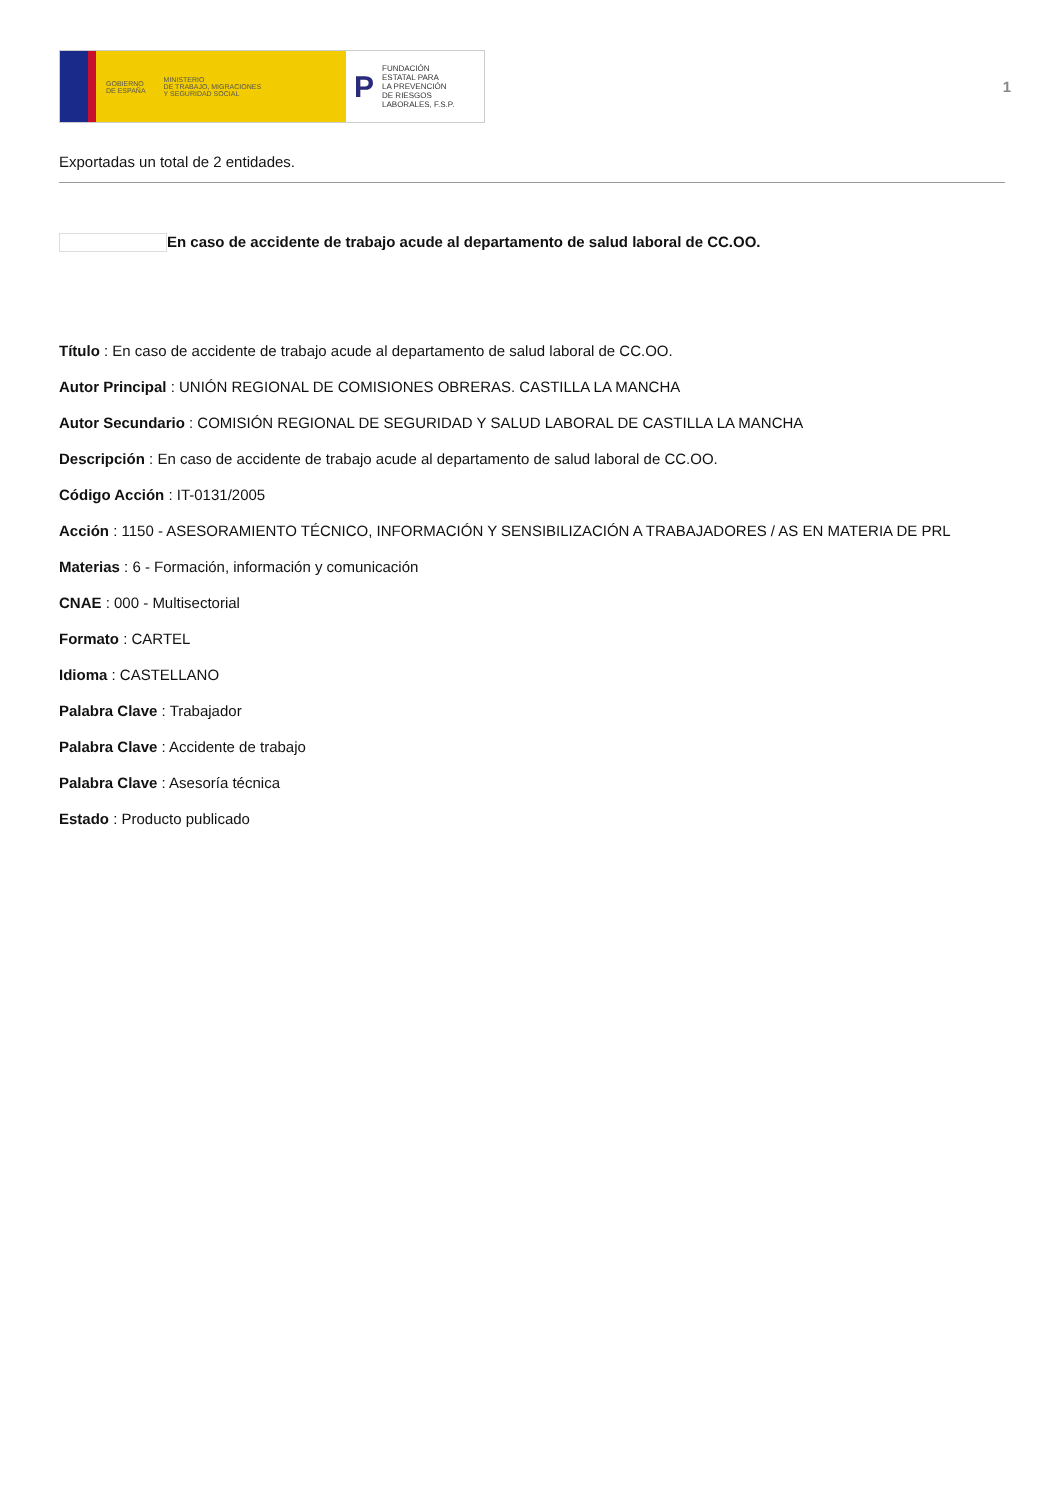GOBIERNO
DE ESPAÑA MINISTERIO
DE TRABAJO, MIGRACIONES
Y SEGURIDAD SOCIAL
P FUNDACIÓN
ESTATAL PARA
LA PREVENCIÓN
DE RIESGOS
LABORALES, F.S.P.
1
Exportadas un total de 2 entidades.
En caso de accidente de trabajo acude al departamento de salud laboral de CC.OO.
Título : En caso de accidente de trabajo acude al departamento de salud laboral de CC.OO.
Autor Principal : UNIÓN REGIONAL DE COMISIONES OBRERAS. CASTILLA LA MANCHA
Autor Secundario : COMISIÓN REGIONAL DE SEGURIDAD Y SALUD LABORAL DE CASTILLA LA MANCHA
Descripción : En caso de accidente de trabajo acude al departamento de salud laboral de CC.OO.
Código Acción : IT-0131/2005
Acción : 1150 - ASESORAMIENTO TÉCNICO, INFORMACIÓN Y SENSIBILIZACIÓN A TRABAJADORES / AS EN MATERIA DE PRL
Materias : 6 - Formación, información y comunicación
CNAE : 000 - Multisectorial
Formato : CARTEL
Idioma : CASTELLANO
Palabra Clave : Trabajador
Palabra Clave : Accidente de trabajo
Palabra Clave : Asesoría técnica
Estado : Producto publicado